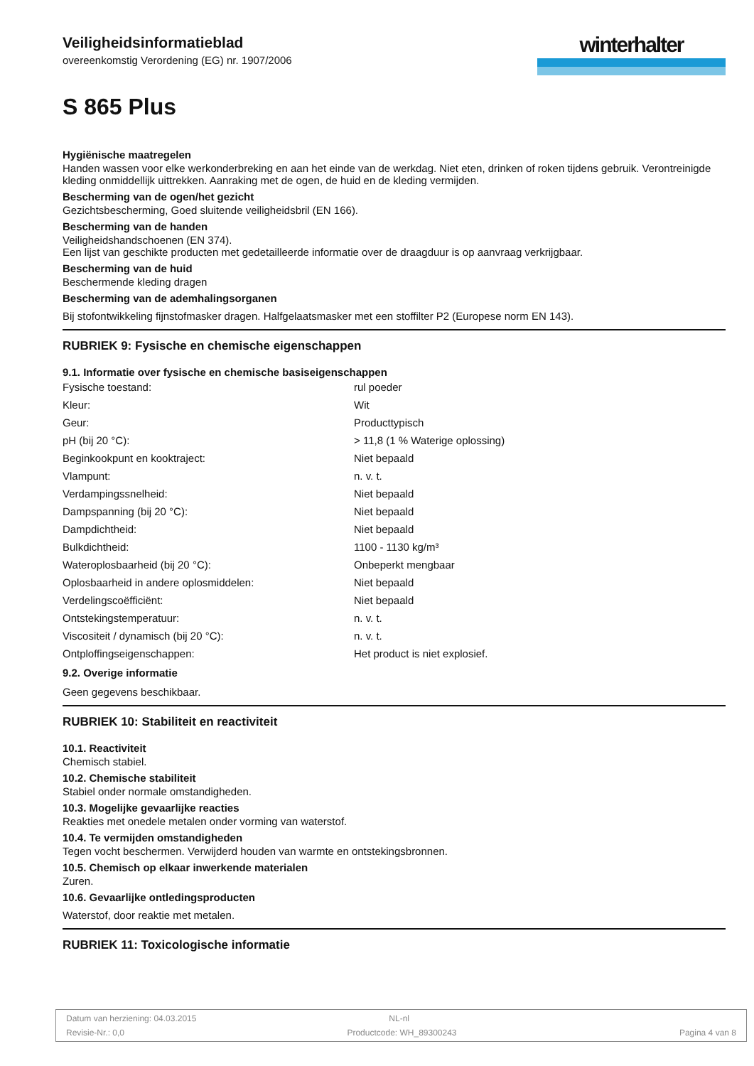Veiligheidsinformatieblad
overeenkomstig Verordening (EG) nr. 1907/2006
winterhalter
S 865 Plus
Hygiënische maatregelen
Handen wassen voor elke werkonderbreking en aan het einde van de werkdag. Niet eten, drinken of roken tijdens gebruik. Verontreinigde kleding onmiddellijk uittrekken. Aanraking met de ogen, de huid en de kleding vermijden.
Bescherming van de ogen/het gezicht
Gezichtsbescherming, Goed sluitende veiligheidsbril (EN 166).
Bescherming van de handen
Veiligheidshandschoenen (EN 374).
Een lijst van geschikte producten met gedetailleerde informatie over de draagduur is op aanvraag verkrijgbaar.
Bescherming van de huid
Beschermende kleding dragen
Bescherming van de ademhalingsorganen
Bij stofontwikkeling fijnstofmasker dragen. Halfgelaatsmasker met een stoffilter P2 (Europese norm EN 143).
RUBRIEK 9: Fysische en chemische eigenschappen
9.1. Informatie over fysische en chemische basiseigenschappen
| Fysische toestand: | rul poeder |
| Kleur: | Wit |
| Geur: | Producttypisch |
| pH (bij 20 °C): | > 11,8 (1 % Waterige oplossing) |
| Beginkookpunt en kooktraject: | Niet bepaald |
| Vlampunt: | n. v. t. |
| Verdampingssnelheid: | Niet bepaald |
| Dampspanning (bij 20 °C): | Niet bepaald |
| Dampdichtheid: | Niet bepaald |
| Bulkdichtheid: | 1100 - 1130 kg/m³ |
| Wateroplosbaarheid (bij 20 °C): | Onbeperkt mengbaar |
| Oplosbaarheid in andere oplosmiddelen: | Niet bepaald |
| Verdelingscoëfficiënt: | Niet bepaald |
| Ontstekingstemperatuur: | n. v. t. |
| Viscositeit / dynamisch (bij 20 °C): | n. v. t. |
| Ontploffingseigenschappen: | Het product is niet explosief. |
9.2. Overige informatie
Geen gegevens beschikbaar.
RUBRIEK 10: Stabiliteit en reactiviteit
10.1. Reactiviteit
Chemisch stabiel.
10.2. Chemische stabiliteit
Stabiel onder normale omstandigheden.
10.3. Mogelijke gevaarlijke reacties
Reakties met onedele metalen onder vorming van waterstof.
10.4. Te vermijden omstandigheden
Tegen vocht beschermen. Verwijderd houden van warmte en ontstekingsbronnen.
10.5. Chemisch op elkaar inwerkende materialen
Zuren.
10.6. Gevaarlijke ontledingsproducten
Waterstof, door reaktie met metalen.
RUBRIEK 11: Toxicologische informatie
Datum van herziening: 04.03.2015 NL-nl
Revisie-Nr.: 0,0 Productcode: WH_89300243 Pagina 4 van 8